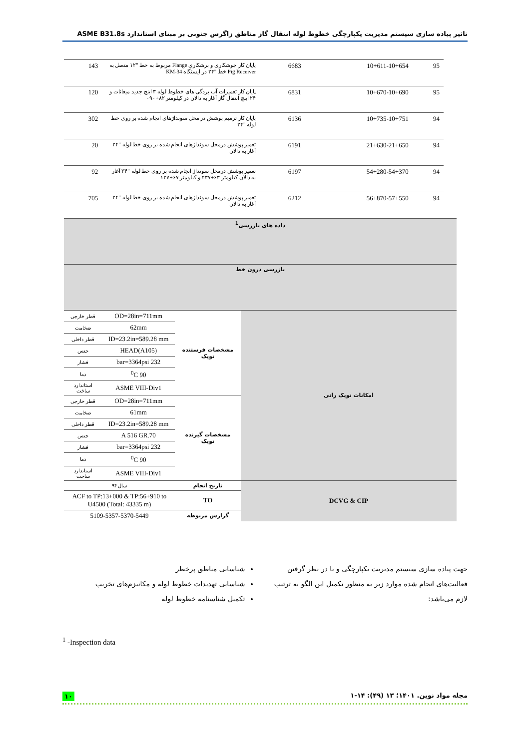تاثیر پیاده سازی سیستم مدیریت یکپارچگی خطوط لوله انتقال گاز مناطق زاگرس جنوبی بر مبنای استاندارد ASME B31.8s
| 95 | 10+611-10+654 | 6683 | پایان کار جوشکاری و برشکاری Flange مربوط به خط "۱۲ متصل به Pig Receiver خط "۲۴ در ایستگاه KM-34 | 143 |
| 95 | 10+670-10+690 | 6831 | پایان کار تعمیرات آب بردگی های خطوط لوله ۳ اینچ جدید میعانات و ۲۴ اینچ انتقال گاز آغار به دالان در کیلومتر ۸۲+۰۹۰ | 120 |
| 94 | 10+735-10+751 | 6136 | پایان کار ترمیم پوشش در محل سونداژهای انجام شده بر روی خط لوله "۲۴ | 302 |
| 94 | 21+630-21+650 | 6191 | تعمیر پوشش درمحل سونداژهای انجام شده بر روی خط لوله "۲۴ آغار به دالان | 20 |
| 94 | 54+280-54+370 | 6197 | تعمیر پوشش درمحل سونداژ انجام شده بر روی خط لوله "۲۴ آغار به دالان کیلومتر ۶۳+۴۳۷ و کیلومتر ۶۷+۱۳۷ | 92 |
| 94 | 56+870-57+550 | 6212 | تعمیر پوشش درمحل سونداژهای انجام شده بر روی خط لوله "۲۴ آغار به دالان | 705 |
| داده های بازرسی<sup>1</sup> | | | |
| بازرسی درون خط | | | |
| امکانات توپک رانی | مشخصات فرستنده توپک | OD=28in=711mm | قطر خارجی |
| | | 62mm | ضخامت |
| | | ID=23.2in=589.28 mm | قطر داخلی |
| | | HEAD(A105) | جنس |
| | | 232 bar=3364psi | فشار |
| | | 90 <sup>0</sup>C | دما |
| | | ASME VIII-Div1 | استاندارد ساخت |
| | مشخصات گیرنده توپک | OD=28in=711mm | قطر خارجی |
| | | 61mm | ضخامت |
| | | ID=23.2in=589.28 mm | قطر داخلی |
| | | A 516 GR.70 | جنس |
| | | 232 bar=3364psi | فشار |
| | | 90 <sup>0</sup>C | دما |
| | | ASME VIII-Div1 | استاندارد ساخت |
| DCVG & CIP | تاریخ انجام | سال ۹۴ | |
| | TO | ACF to TP:13+000 & TP:56+910 to U4500 (Total: 43335 m) | |
| | گزارش مربوطه | 5109-5357-5370-5449 | |
جهت پیاده سازی سیستم مدیریت یکپارچگی و با در نظر گرفتن فعالیت‌های انجام شده موارد زیر به منظور تکمیل این الگو به ترتیب لازم می‌باشد:
شناسایی مناطق پرخطر
شناسایی تهدیدات خطوط لوله و مکانیزم‌های تخریب
تکمیل شناسنامه خطوط لوله
<sup>1</sup> -Inspection data
مجله مواد نوین. ۱۴۰۱؛ ۱۳ (۴۹): ۱۴-۱ ۱۰